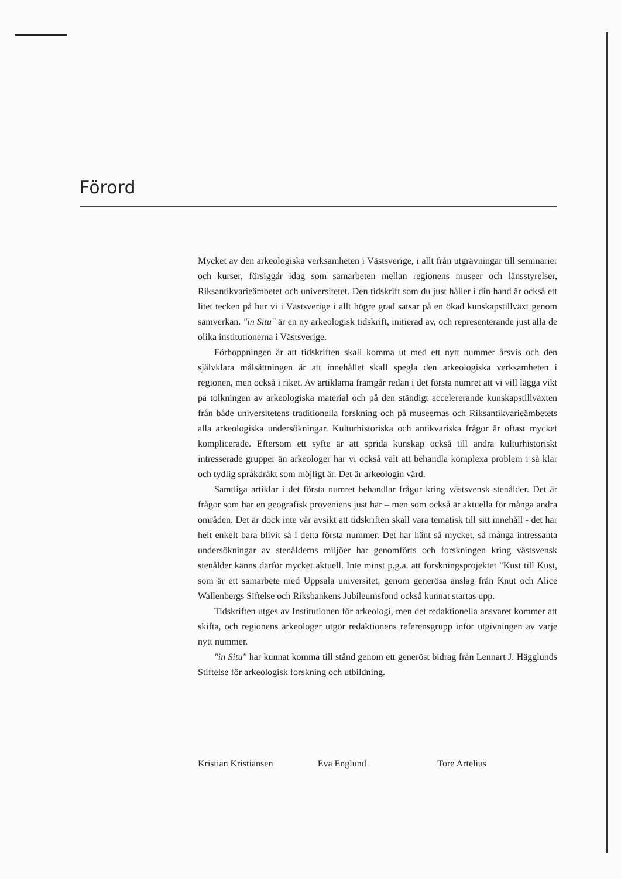Förord
Mycket av den arkeologiska verksamheten i Västsverige, i allt från utgrävningar till seminarier och kurser, försiggår idag som samarbeten mellan regionens museer och länsstyrelser, Riksantikvarieämbetet och universitetet. Den tidskrift som du just håller i din hand är också ett litet tecken på hur vi i Västsverige i allt högre grad satsar på en ökad kunskapstillväxt genom samverkan. "in Situ" är en ny arkeologisk tidskrift, initierad av, och representerande just alla de olika institutionerna i Västsverige.
Förhoppningen är att tidskriften skall komma ut med ett nytt nummer årsvis och den självklara målsättningen är att innehållet skall spegla den arkeologiska verksamheten i regionen, men också i riket. Av artiklarna framgår redan i det första numret att vi vill lägga vikt på tolkningen av arkeologiska material och på den ständigt accelererande kunskapstillväxten från både universitetens traditionella forskning och på museernas och Riksantikvarieämbetets alla arkeologiska undersökningar. Kulturhistoriska och antikvariska frågor är oftast mycket komplicerade. Eftersom ett syfte är att sprida kunskap också till andra kulturhistoriskt intresserade grupper än arkeologer har vi också valt att behandla komplexa problem i så klar och tydlig språkdräkt som möjligt är. Det är arkeologin värd.
Samtliga artiklar i det första numret behandlar frågor kring västsvensk stenålder. Det är frågor som har en geografisk proveniens just här – men som också är aktuella för många andra områden. Det är dock inte vår avsikt att tidskriften skall vara tematisk till sitt innehåll - det har helt enkelt bara blivit så i detta första nummer. Det har hänt så mycket, så många intressanta undersökningar av stenålderns miljöer har genomförts och forskningen kring västsvensk stenålder känns därför mycket aktuell. Inte minst p.g.a. att forskningsprojektet "Kust till Kust, som är ett samarbete med Uppsala universitet, genom generösa anslag från Knut och Alice Wallenbergs Siftelse och Riksbankens Jubileumsfond också kunnat startas upp.
Tidskriften utges av Institutionen för arkeologi, men det redaktionella ansvaret kommer att skifta, och regionens arkeologer utgör redaktionens referensgrupp inför utgivningen av varje nytt nummer.
"in Situ" har kunnat komma till stånd genom ett generöst bidrag från Lennart J. Hägglunds Stiftelse för arkeologisk forskning och utbildning.
Kristian Kristiansen Eva Englund Tore Artelius